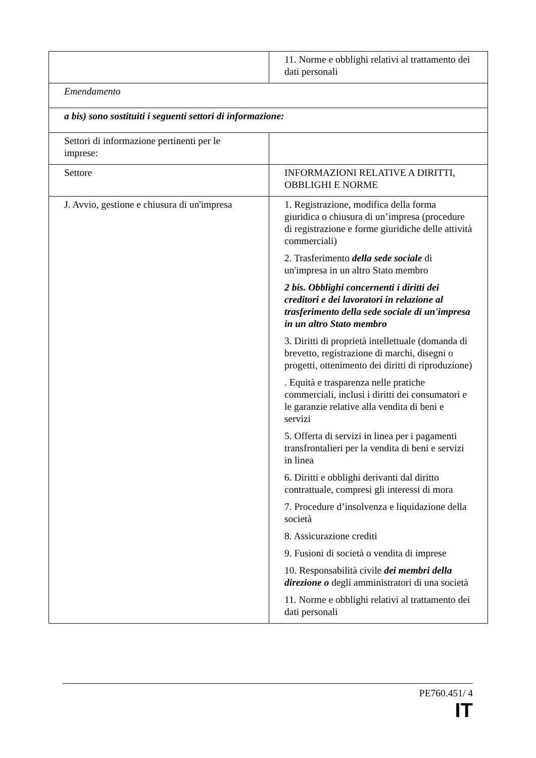| | 11. Norme e obblighi relativi al trattamento dei dati personali |
| Emendamento | |
| a bis) sono sostituiti i seguenti settori di informazione: | |
| Settori di informazione pertinenti per le imprese: | |
| Settore | INFORMAZIONI RELATIVE A DIRITTI, OBBLIGHI E NORME |
| J. Avvio, gestione e chiusura di un'impresa | 1. Registrazione, modifica della forma giuridica o chiusura di un’impresa (procedure di registrazione e forme giuridiche delle attività commerciali) 2. Trasferimento della sede sociale di un'impresa in un altro Stato membro 2 bis. Obblighi concernenti i diritti dei creditori e dei lavoratori in relazione al trasferimento della sede sociale di un'impresa in un altro Stato membro 3. Diritti di proprietà intellettuale (domanda di brevetto, registrazione di marchi, disegni o progetti, ottenimento dei diritti di riproduzione) . Equità e trasparenza nelle pratiche commerciali, inclusi i diritti dei consumatori e le garanzie relative alla vendita di beni e servizi 5. Offerta di servizi in linea per i pagamenti transfrontalieri per la vendita di beni e servizi in linea 6. Diritti e obblighi derivanti dal diritto contrattuale, compresi gli interessi di mora 7. Procedure d’insolvenza e liquidazione della società 8. Assicurazione crediti 9. Fusioni di società o vendita di imprese 10. Responsabilità civile dei membri della direzione o degli amministratori di una società 11. Norme e obblighi relativi al trattamento dei dati personali |
PE760.451/ 4
IT